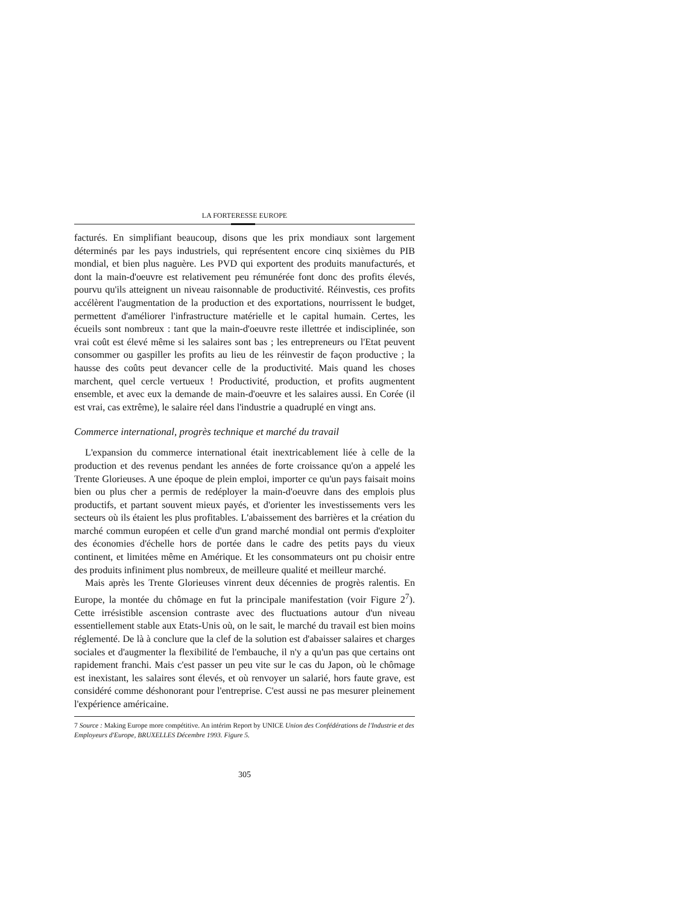LA FORTERESSE EUROPE
facturés. En simplifiant beaucoup, disons que les prix mondiaux sont largement déterminés par les pays industriels, qui représentent encore cinq sixièmes du PIB mondial, et bien plus naguère. Les PVD qui exportent des produits manufacturés, et dont la main-d'oeuvre est relativement peu rémunérée font donc des profits élevés, pourvu qu'ils atteignent un niveau raisonnable de productivité. Réinvestis, ces profits accélèrent l'augmentation de la production et des exportations, nourrissent le budget, permettent d'améliorer l'infrastructure matérielle et le capital humain. Certes, les écueils sont nombreux : tant que la main-d'oeuvre reste illettrée et indisciplinée, son vrai coût est élevé même si les salaires sont bas ; les entrepreneurs ou l'Etat peuvent consommer ou gaspiller les profits au lieu de les réinvestir de façon productive ; la hausse des coûts peut devancer celle de la productivité. Mais quand les choses marchent, quel cercle vertueux ! Productivité, production, et profits augmentent ensemble, et avec eux la demande de main-d'oeuvre et les salaires aussi. En Corée (il est vrai, cas extrême), le salaire réel dans l'industrie a quadruplé en vingt ans.
Commerce international, progrès technique et marché du travail
L'expansion du commerce international était inextricablement liée à celle de la production et des revenus pendant les années de forte croissance qu'on a appelé les Trente Glorieuses. A une époque de plein emploi, importer ce qu'un pays faisait moins bien ou plus cher a permis de redéployer la main-d'oeuvre dans des emplois plus productifs, et partant souvent mieux payés, et d'orienter les investissements vers les secteurs où ils étaient les plus profitables. L'abaissement des barrières et la création du marché commun européen et celle d'un grand marché mondial ont permis d'exploiter des économies d'échelle hors de portée dans le cadre des petits pays du vieux continent, et limitées même en Amérique. Et les consommateurs ont pu choisir entre des produits infiniment plus nombreux, de meilleure qualité et meilleur marché.
Mais après les Trente Glorieuses vinrent deux décennies de progrès ralentis. En Europe, la montée du chômage en fut la principale manifestation (voir Figure 2<sup>7</sup>). Cette irrésistible ascension contraste avec des fluctuations autour d'un niveau essentiellement stable aux Etats-Unis où, on le sait, le marché du travail est bien moins réglementé. De là à conclure que la clef de la solution est d'abaisser salaires et charges sociales et d'augmenter la flexibilité de l'embauche, il n'y a qu'un pas que certains ont rapidement franchi. Mais c'est passer un peu vite sur le cas du Japon, où le chômage est inexistant, les salaires sont élevés, et où renvoyer un salarié, hors faute grave, est considéré comme déshonorant pour l'entreprise. C'est aussi ne pas mesurer pleinement l'expérience américaine.
7 Source : Making Europe more compétitive. An intérim Report by UNICE Union des Confédérations de l'Industrie et des Employeurs d'Europe, BRUXELLES Décembre 1993. Figure 5.
305